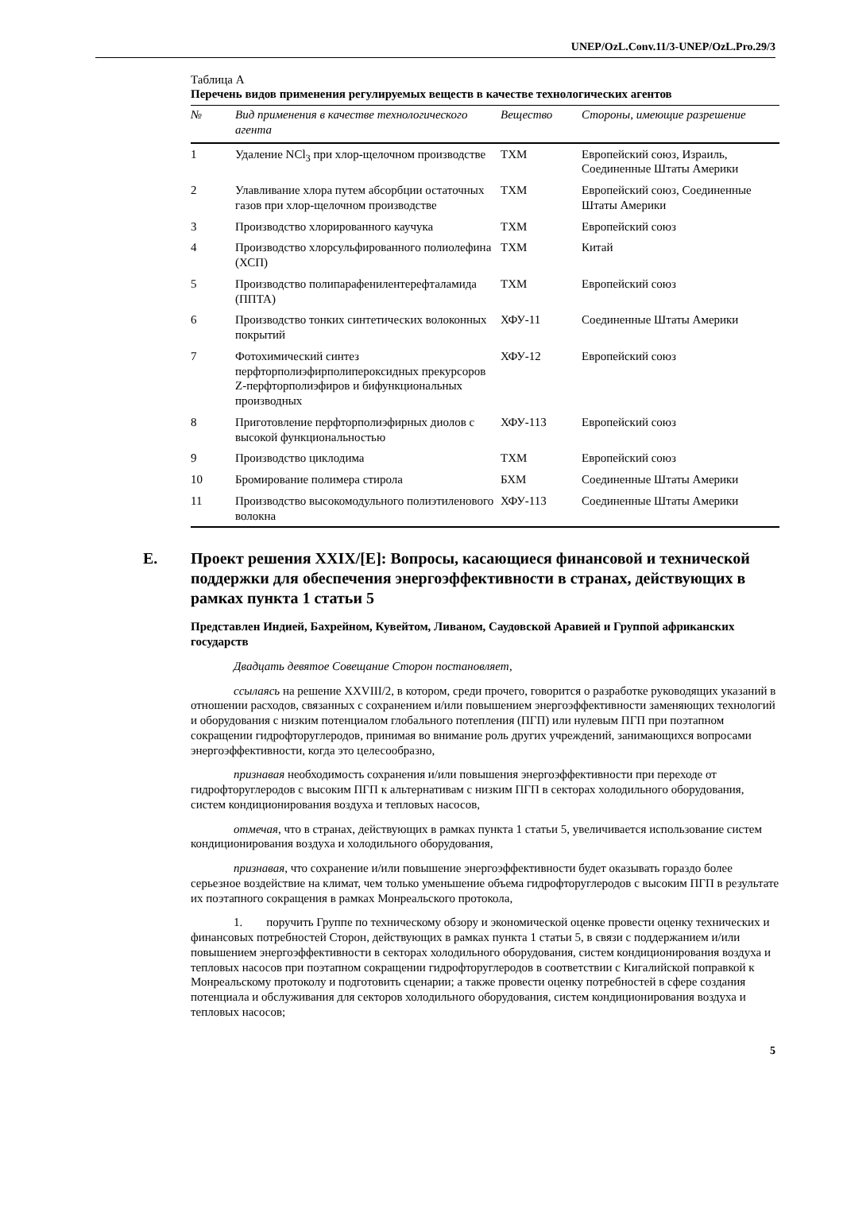UNEP/OzL.Conv.11/3-UNEP/OzL.Pro.29/3
Таблица А
Перечень видов применения регулируемых веществ в качестве технологических агентов
| № | Вид применения в качестве технологического агента | Вещество | Стороны, имеющие разрешение |
| --- | --- | --- | --- |
| 1 | Удаление NCl<sub>3</sub> при хлор-щелочном производстве | ТХМ | Европейский союз, Израиль, Соединенные Штаты Америки |
| 2 | Улавливание хлора путем абсорбции остаточных газов при хлор-щелочном производстве | ТХМ | Европейский союз, Соединенные Штаты Америки |
| 3 | Производство хлорированного каучука | ТХМ | Европейский союз |
| 4 | Производство хлорсульфированного полиолефина (ХСП) | ТХМ | Китай |
| 5 | Производство полипарафенилентерефталамида (ППТА) | ТХМ | Европейский союз |
| 6 | Производство тонких синтетических волоконных покрытий | ХФУ-11 | Соединенные Штаты Америки |
| 7 | Фотохимический синтез перфторполиэфирполипероксидных прекурсоров Z-перфторполиэфиров и бифункциональных производных | ХФУ-12 | Европейский союз |
| 8 | Приготовление перфторполиэфирных диолов с высокой функциональностью | ХФУ-113 | Европейский союз |
| 9 | Производство циклодима | ТХМ | Европейский союз |
| 10 | Бромирование полимера стирола | БХМ | Соединенные Штаты Америки |
| 11 | Производство высокомодульного полиэтиленового волокна | ХФУ-113 | Соединенные Штаты Америки |
E. Проект решения XXIX/[E]: Вопросы, касающиеся финансовой и технической поддержки для обеспечения энергоэффективности в странах, действующих в рамках пункта 1 статьи 5
Представлен Индией, Бахрейном, Кувейтом, Ливаном, Саудовской Аравией и Группой африканских государств
Двадцать девятое Совещание Сторон постановляет,
ссылаясь на решение XXVIII/2, в котором, среди прочего, говорится о разработке руководящих указаний в отношении расходов, связанных с сохранением и/или повышением энергоэффективности заменяющих технологий и оборудования с низким потенциалом глобального потепления (ПГП) или нулевым ПГП при поэтапном сокращении гидрофторуглеродов, принимая во внимание роль других учреждений, занимающихся вопросами энергоэффективности, когда это целесообразно,
признавая необходимость сохранения и/или повышения энергоэффективности при переходе от гидрофторуглеродов с высоким ПГП к альтернативам с низким ПГП в секторах холодильного оборудования, систем кондиционирования воздуха и тепловых насосов,
отмечая, что в странах, действующих в рамках пункта 1 статьи 5, увеличивается использование систем кондиционирования воздуха и холодильного оборудования,
признавая, что сохранение и/или повышение энергоэффективности будет оказывать гораздо более серьезное воздействие на климат, чем только уменьшение объема гидрофторуглеродов с высоким ПГП в результате их поэтапного сокращения в рамках Монреальского протокола,
1. поручить Группе по техническому обзору и экономической оценке провести оценку технических и финансовых потребностей Сторон, действующих в рамках пункта 1 статьи 5, в связи с поддержанием и/или повышением энергоэффективности в секторах холодильного оборудования, систем кондиционирования воздуха и тепловых насосов при поэтапном сокращении гидрофторуглеродов в соответствии с Кигалийской поправкой к Монреальскому протоколу и подготовить сценарии; а также провести оценку потребностей в сфере создания потенциала и обслуживания для секторов холодильного оборудования, систем кондиционирования воздуха и тепловых насосов;
5